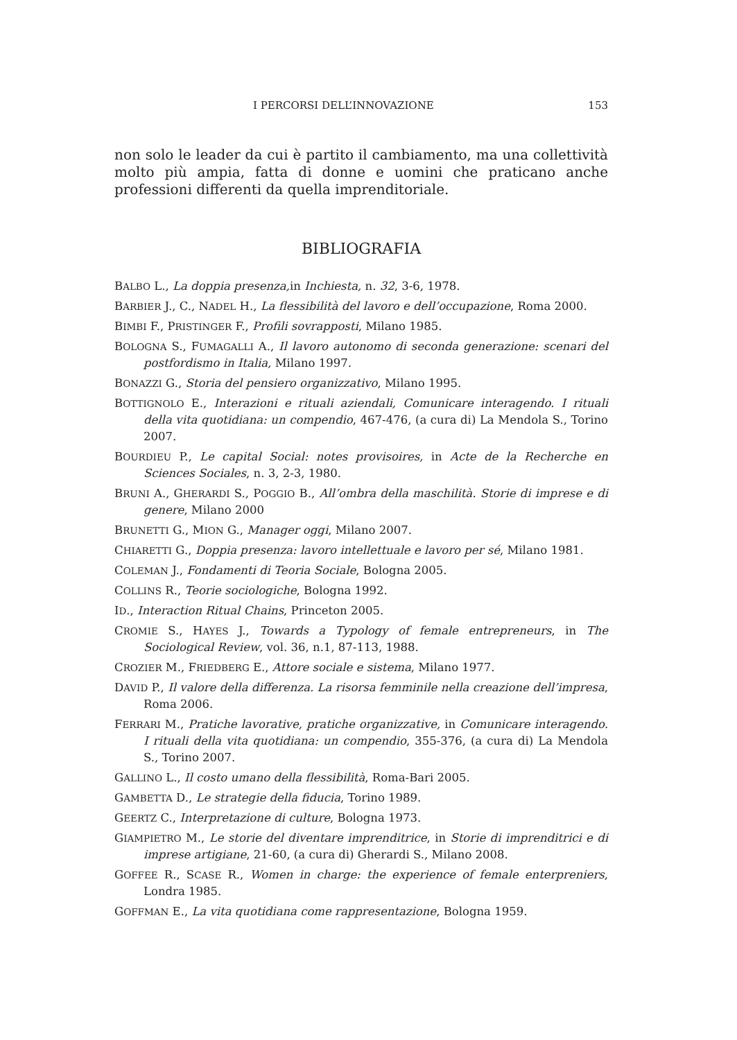I PERCORSI DELL’INNOVAZIONE 153
non solo le leader da cui è partito il cambiamento, ma una collettività molto più ampia, fatta di donne e uomini che praticano anche professioni differenti da quella imprenditoriale.
BIBLIOGRAFIA
BALBO L., La doppia presenza, in Inchiesta, n. 32, 3-6, 1978.
BARBIER J., C., NADEL H., La flessibilità del lavoro e dell’occupazione, Roma 2000.
BIMBI F., PRISTINGER F., Profili sovrapposti, Milano 1985.
BOLOGNA S., FUMAGALLI A., Il lavoro autonomo di seconda generazione: scenari del postfordismo in Italia, Milano 1997.
BONAZZI G., Storia del pensiero organizzativo, Milano 1995.
BOTTIGNOLO E., Interazioni e rituali aziendali, Comunicare interagendo. I rituali della vita quotidiana: un compendio, 467-476, (a cura di) La Mendola S., Torino 2007.
BOURDIEU P., Le capital Social: notes provisoires, in Acte de la Recherche en Sciences Sociales, n. 3, 2-3, 1980.
BRUNI A., GHERARDI S., POGGIO B., All’ombra della maschilità. Storie di imprese e di genere, Milano 2000
BRUNETTI G., MION G., Manager oggi, Milano 2007.
CHIARETTI G., Doppia presenza: lavoro intellettuale e lavoro per sé, Milano 1981.
COLEMAN J., Fondamenti di Teoria Sociale, Bologna 2005.
COLLINS R., Teorie sociologiche, Bologna 1992.
ID., Interaction Ritual Chains, Princeton 2005.
CROMIE S., HAYES J., Towards a Typology of female entrepreneurs, in The Sociological Review, vol. 36, n.1, 87-113, 1988.
CROZIER M., FRIEDBERG E., Attore sociale e sistema, Milano 1977.
DAVID P., Il valore della differenza. La risorsa femminile nella creazione dell’impresa, Roma 2006.
FERRARI M., Pratiche lavorative, pratiche organizzative, in Comunicare interagendo. I rituali della vita quotidiana: un compendio, 355-376, (a cura di) La Mendola S., Torino 2007.
GALLINO L., Il costo umano della flessibilità, Roma-Bari 2005.
GAMBETTA D., Le strategie della fiducia, Torino 1989.
GEERTZ C., Interpretazione di culture, Bologna 1973.
GIAMPIETRO M., Le storie del diventare imprenditrice, in Storie di imprenditrici e di imprese artigiane, 21-60, (a cura di) Gherardi S., Milano 2008.
GOFFEE R., SCASE R., Women in charge: the experience of female enterpreniers, Londra 1985.
GOFFMAN E., La vita quotidiana come rappresentazione, Bologna 1959.